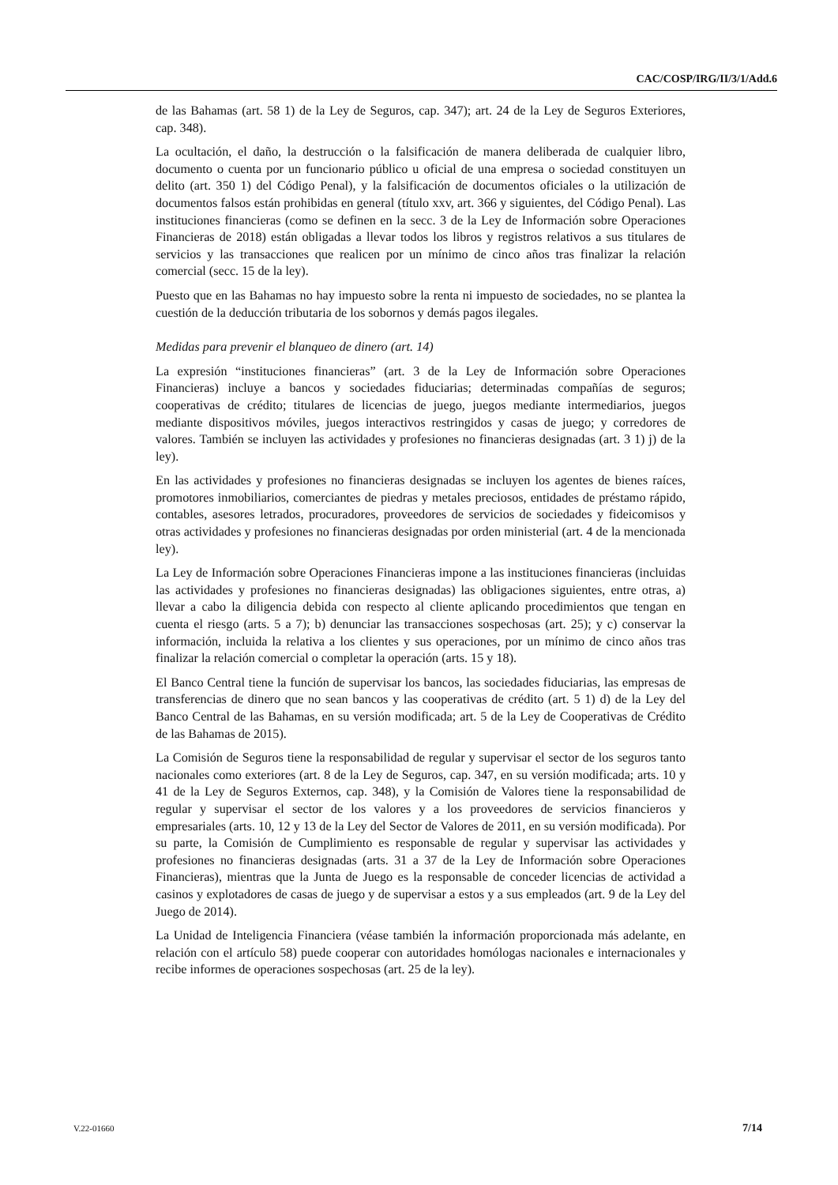CAC/COSP/IRG/II/3/1/Add.6
de las Bahamas (art. 58 1) de la Ley de Seguros, cap. 347); art. 24 de la Ley de Seguros Exteriores, cap. 348).
La ocultación, el daño, la destrucción o la falsificación de manera deliberada de cualquier libro, documento o cuenta por un funcionario público u oficial de una empresa o sociedad constituyen un delito (art. 350 1) del Código Penal), y la falsificación de documentos oficiales o la utilización de documentos falsos están prohibidas en general (título xxv, art. 366 y siguientes, del Código Penal). Las instituciones financieras (como se definen en la secc. 3 de la Ley de Información sobre Operaciones Financieras de 2018) están obligadas a llevar todos los libros y registros relativos a sus titulares de servicios y las transacciones que realicen por un mínimo de cinco años tras finalizar la relación comercial (secc. 15 de la ley).
Puesto que en las Bahamas no hay impuesto sobre la renta ni impuesto de sociedades, no se plantea la cuestión de la deducción tributaria de los sobornos y demás pagos ilegales.
Medidas para prevenir el blanqueo de dinero (art. 14)
La expresión “instituciones financieras” (art. 3 de la Ley de Información sobre Operaciones Financieras) incluye a bancos y sociedades fiduciarias; determinadas compañías de seguros; cooperativas de crédito; titulares de licencias de juego, juegos mediante intermediarios, juegos mediante dispositivos móviles, juegos interactivos restringidos y casas de juego; y corredores de valores. También se incluyen las actividades y profesiones no financieras designadas (art. 3 1) j) de la ley).
En las actividades y profesiones no financieras designadas se incluyen los agentes de bienes raíces, promotores inmobiliarios, comerciantes de piedras y metales preciosos, entidades de préstamo rápido, contables, asesores letrados, procuradores, proveedores de servicios de sociedades y fideicomisos y otras actividades y profesiones no financieras designadas por orden ministerial (art. 4 de la mencionada ley).
La Ley de Información sobre Operaciones Financieras impone a las instituciones financieras (incluidas las actividades y profesiones no financieras designadas) las obligaciones siguientes, entre otras, a) llevar a cabo la diligencia debida con respecto al cliente aplicando procedimientos que tengan en cuenta el riesgo (arts. 5 a 7); b) denunciar las transacciones sospechosas (art. 25); y c) conservar la información, incluida la relativa a los clientes y sus operaciones, por un mínimo de cinco años tras finalizar la relación comercial o completar la operación (arts. 15 y 18).
El Banco Central tiene la función de supervisar los bancos, las sociedades fiduciarias, las empresas de transferencias de dinero que no sean bancos y las cooperativas de crédito (art. 5 1) d) de la Ley del Banco Central de las Bahamas, en su versión modificada; art. 5 de la Ley de Cooperativas de Crédito de las Bahamas de 2015).
La Comisión de Seguros tiene la responsabilidad de regular y supervisar el sector de los seguros tanto nacionales como exteriores (art. 8 de la Ley de Seguros, cap. 347, en su versión modificada; arts. 10 y 41 de la Ley de Seguros Externos, cap. 348), y la Comisión de Valores tiene la responsabilidad de regular y supervisar el sector de los valores y a los proveedores de servicios financieros y empresariales (arts. 10, 12 y 13 de la Ley del Sector de Valores de 2011, en su versión modificada). Por su parte, la Comisión de Cumplimiento es responsable de regular y supervisar las actividades y profesiones no financieras designadas (arts. 31 a 37 de la Ley de Información sobre Operaciones Financieras), mientras que la Junta de Juego es la responsable de conceder licencias de actividad a casinos y explotadores de casas de juego y de supervisar a estos y a sus empleados (art. 9 de la Ley del Juego de 2014).
La Unidad de Inteligencia Financiera (véase también la información proporcionada más adelante, en relación con el artículo 58) puede cooperar con autoridades homólogas nacionales e internacionales y recibe informes de operaciones sospechosas (art. 25 de la ley).
V.22-01660 7/14